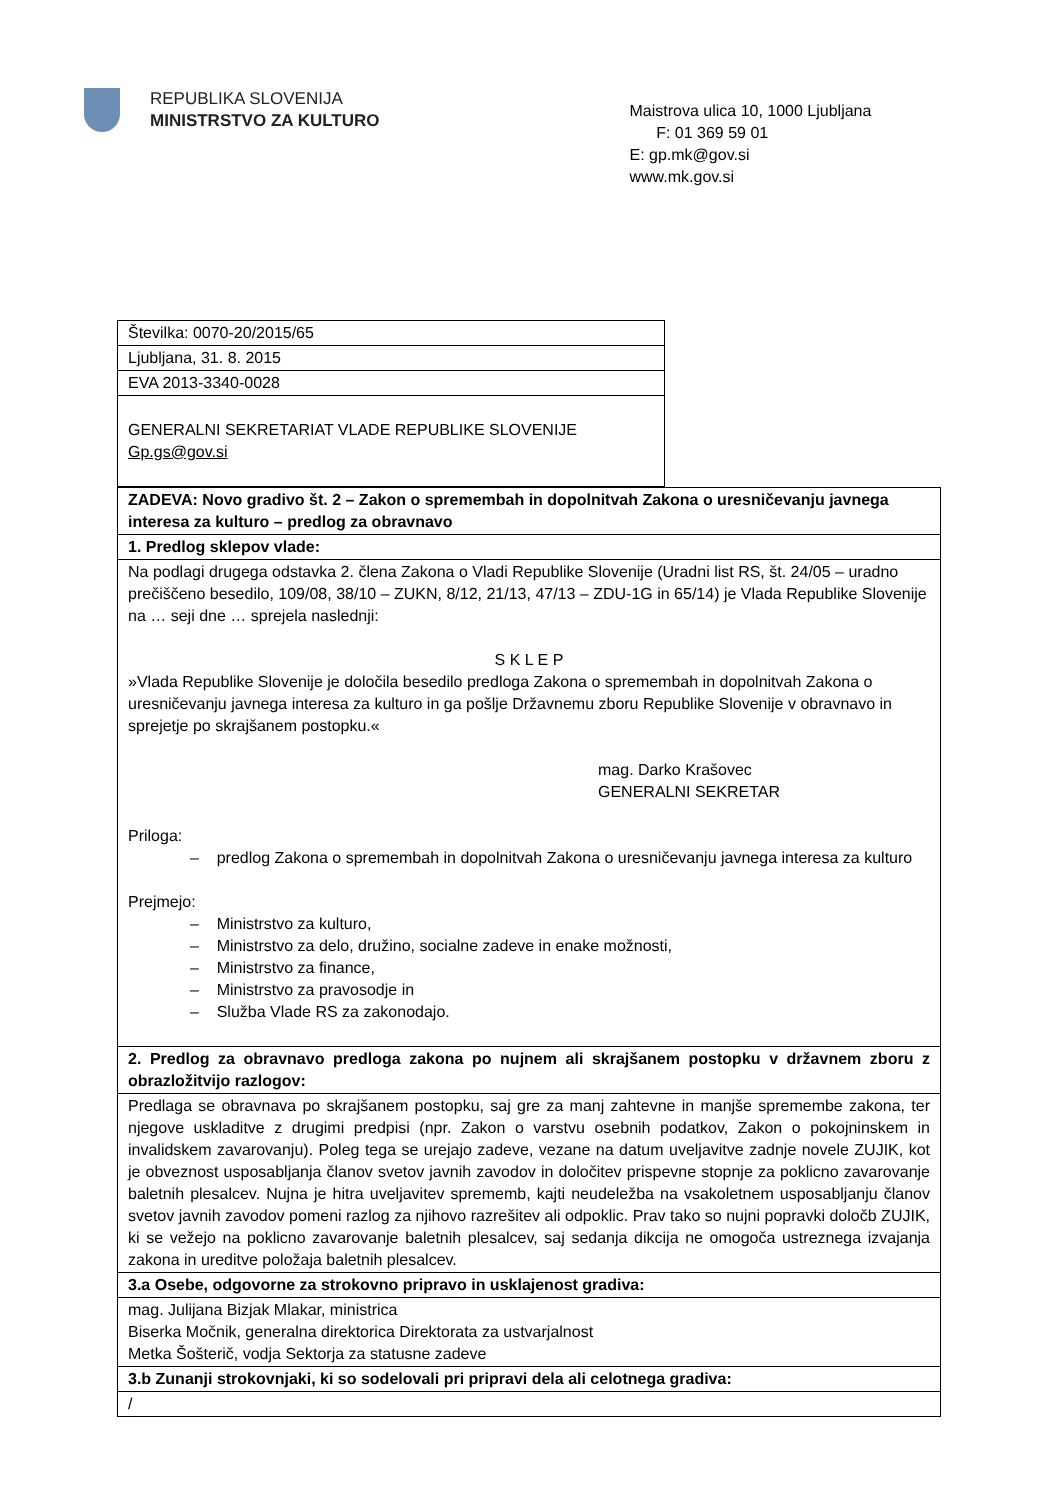REPUBLIKA SLOVENIJA
MINISTRSTVO ZA KULTURO
Maistrova ulica 10, 1000 Ljubljana
F: 01 369 59 01
E: gp.mk@gov.si
www.mk.gov.si
| Številka: 0070-20/2015/65 |
| Ljubljana, 31. 8. 2015 |
| EVA 2013-3340-0028 |
| GENERALNI SEKRETARIAT VLADE REPUBLIKE SLOVENIJE Gp.gs@gov.si |
| ZADEVA: Novo gradivo št. 2 – Zakon o spremembah in dopolnitvah Zakona o uresničevanju javnega interesa za kulturo – predlog za obravnavo |
| 1. Predlog sklepov vlade: |
| Na podlagi drugega odstavka 2. člena Zakona o Vladi Republike Slovenije (Uradni list RS, št. 24/05 – uradno prečiščeno besedilo, 109/08, 38/10 – ZUKN, 8/12, 21/13, 47/13 – ZDU-1G in 65/14) je Vlada Republike Slovenije na … seji dne … sprejela naslednji: S K L E P »Vlada Republike Slovenije je določila besedilo predloga Zakona o spremembah in dopolnitvah Zakona o uresničevanju javnega interesa za kulturo in ga pošlje Državnemu zboru Republike Slovenije v obravnavo in sprejetje po skrajšanem postopku.« mag. Darko Krašovec GENERALNI SEKRETAR Priloga: – predlog Zakona o spremembah in dopolnitvah Zakona o uresničevanju javnega interesa za kulturo Prejmejo: – Ministrstvo za kulturo, – Ministrstvo za delo, družino, socialne zadeve in enake možnosti, – Ministrstvo za finance, – Ministrstvo za pravosodje in – Služba Vlade RS za zakonodajo. |
| 2. Predlog za obravnavo predloga zakona po nujnem ali skrajšanem postopku v državnem zboru z obrazložitvijo razlogov: |
| Predlaga se obravnava po skrajšanem postopku, saj gre za manj zahtevne in manjše spremembe zakona, ter njegove uskladitve z drugimi predpisi (npr. Zakon o varstvu osebnih podatkov, Zakon o pokojninskem in invalidskem zavarovanju). Poleg tega se urejajo zadeve, vezane na datum uveljavitve zadnje novele ZUJIK, kot je obveznost usposabljanja članov svetov javnih zavodov in določitev prispevne stopnje za poklicno zavarovanje baletnih plesalcev. Nujna je hitra uveljavitev sprememb, kajti neudeležba na vsakoletnem usposabljanju članov svetov javnih zavodov pomeni razlog za njihovo razrešitev ali odpoklic. Prav tako so nujni popravki določb ZUJIK, ki se vežejo na poklicno zavarovanje baletnih plesalcev, saj sedanja dikcija ne omogoča ustreznega izvajanja zakona in ureditve položaja baletnih plesalcev. |
| 3.a Osebe, odgovorne za strokovno pripravo in usklajenost gradiva: |
| mag. Julijana Bizjak Mlakar, ministrica Biserka Močnik, generalna direktorica Direktorata za ustvarjalnost Metka Šošterič, vodja Sektorja za statusne zadeve |
| 3.b Zunanji strokovnjaki, ki so sodelovali pri pripravi dela ali celotnega gradiva: |
| / |